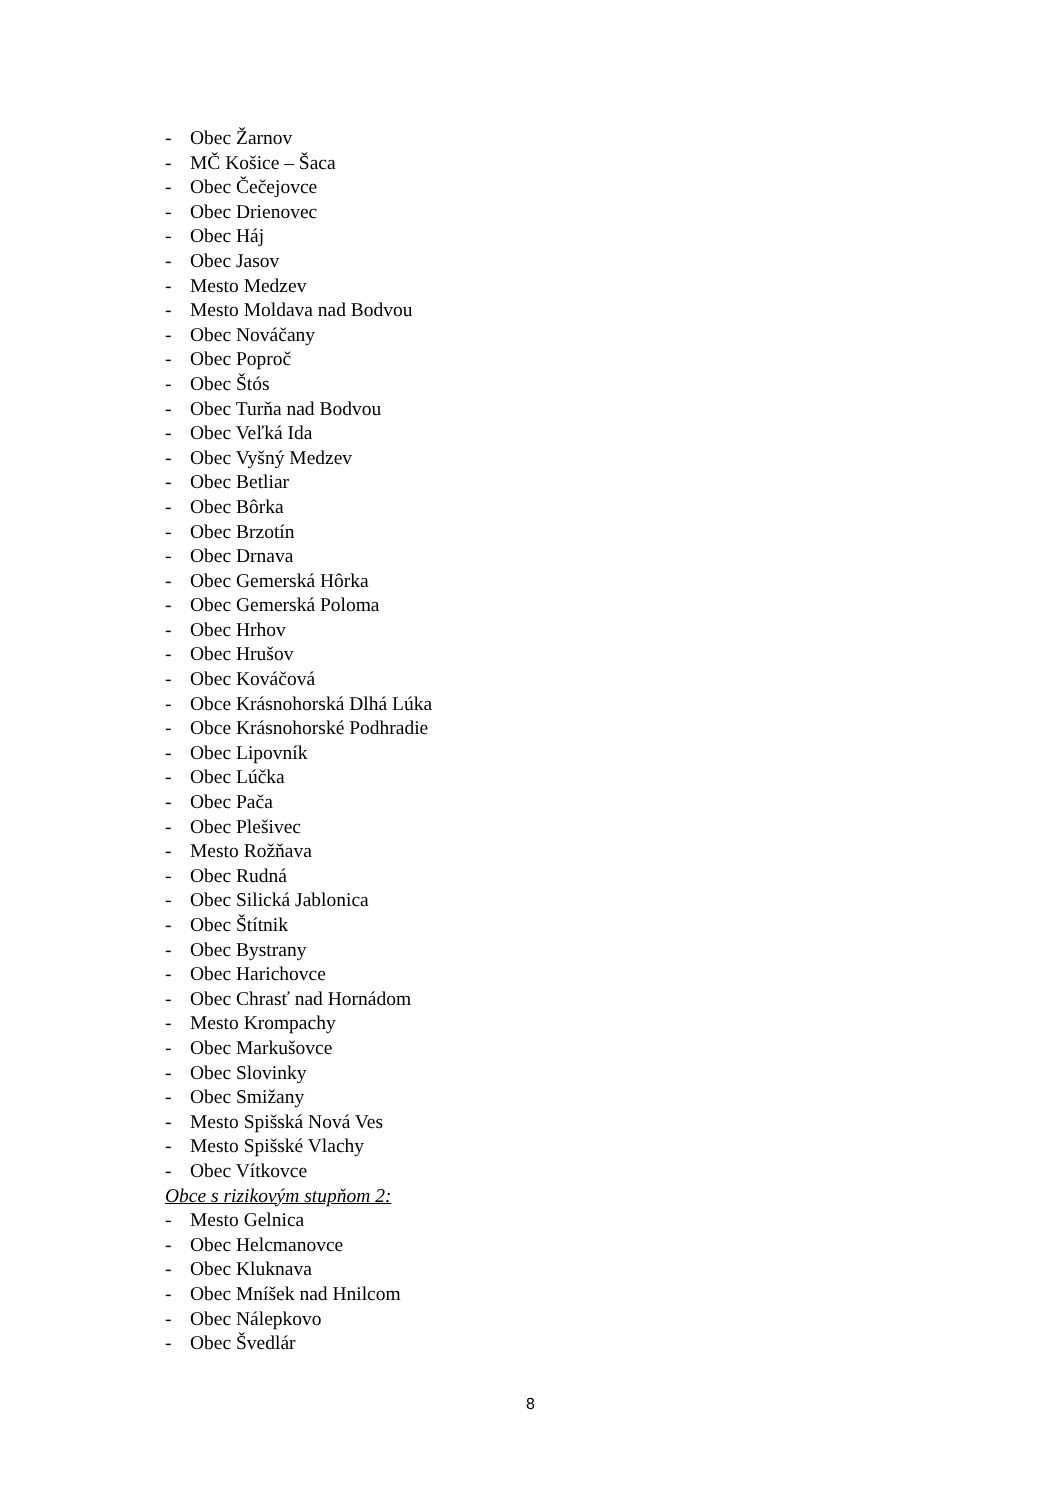- Obec Žarnov
- MČ Košice – Šaca
- Obec Čečejovce
- Obec Drienovec
- Obec Háj
- Obec Jasov
- Mesto Medzev
- Mesto Moldava nad Bodvou
- Obec Nováčany
- Obec Poproč
- Obec Štós
- Obec Turňa nad Bodvou
- Obec Veľká Ida
- Obec Vyšný Medzev
- Obec Betliar
- Obec Bôrka
- Obec Brzotín
- Obec Drnava
- Obec Gemerská Hôrka
- Obec Gemerská Poloma
- Obec Hrhov
- Obec Hrušov
- Obec Kováčová
- Obce Krásnohorská Dlhá Lúka
- Obce Krásnohorské Podhradie
- Obec Lipovník
- Obec Lúčka
- Obec Pača
- Obec Plešivec
- Mesto Rožňava
- Obec Rudná
- Obec Silická Jablonica
- Obec Štítnik
- Obec Bystrany
- Obec Harichovce
- Obec Chrasť nad Hornádom
- Mesto Krompachy
- Obec Markušovce
- Obec Slovinky
- Obec Smižany
- Mesto Spišská Nová Ves
- Mesto Spišské Vlachy
- Obec Vítkovce
Obce s rizikovým stupňom 2:
- Mesto Gelnica
- Obec Helcmanovce
- Obec Kluknava
- Obec Mníšek nad Hnilcom
- Obec Nálepkovo
- Obec Švedlár
8